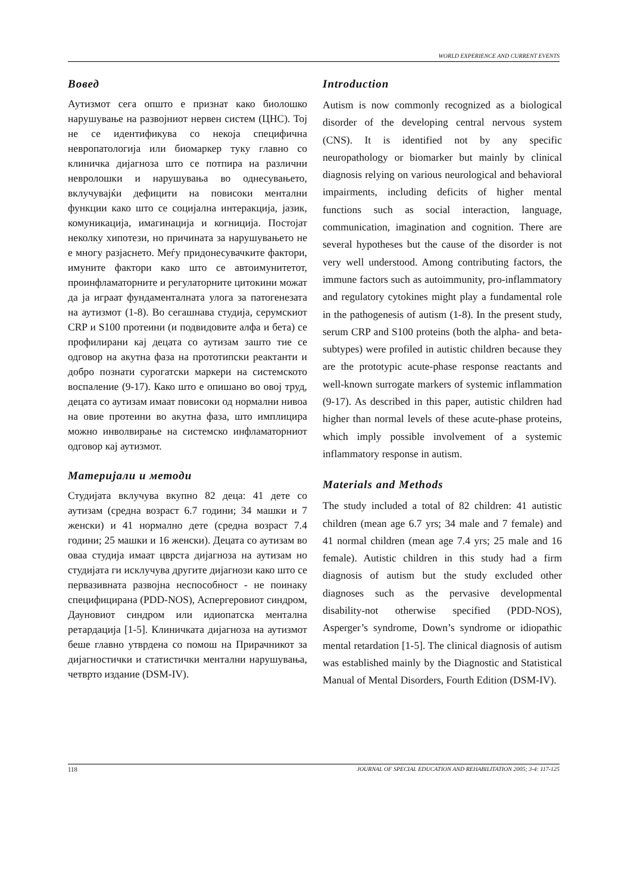WORLD EXPERIENCE AND CURRENT EVENTS
Вовед
Аутизмот сега општо е признат како биолошко нарушување на развојниот нервен систем (ЦНС). Тој не се идентификува со некоја специфична невропатологија или биомаркер туку главно со клиничка дијагноза што се потпира на различни невролошки и нарушувања во однесувањето, вклучувајќи дефицити на повисоки ментални функции како што се социјална интеракција, јазик, комуникација, имагинација и когниција. Постојат неколку хипотези, но причината за нарушувањето не е многу разјаснето. Меѓу придонесувачките фактори, имуните фактори како што се автоимунитетот, проинфламаторните и регулаторните цитокини можат да ја играат фундаменталната улога за патогенезата на аутизмот (1-8). Во сегашнава студија, серумскиот CRP и S100 протеини (и подвидовите алфа и бета) се профилирани кај децата со аутизам зашто тие се одговор на акутна фаза на прототипски реактанти и добро познати сурогатски маркери на системското воспаление (9-17). Како што е опишано во овој труд, децата со аутизам имаат повисоки од нормални нивоа на овие протеини во акутна фаза, што имплицира можно инволвирање на системско инфламаторниот одговор кај аутизмот.
Материјали и методи
Студијата вклучува вкупно 82 деца: 41 дете со аутизам (средна возраст 6.7 години; 34 машки и 7 женски) и 41 нормално дете (средна возраст 7.4 години; 25 машки и 16 женски). Децата со аутизам во оваа студија имаат цврста дијагноза на аутизам но студијата ги исклучува другите дијагнози како што се первазивната развојна неспособност - не поинаку специфицирана (PDD-NOS), Аспергеровиот синдром, Дауновиот синдром или идиопатска ментална ретардација [1-5]. Клиничката дијагноза на аутизмот беше главно утврдена со помош на Прирачникот за дијагностички и статистички ментални нарушувања, четврто издание (DSM-IV).
Introduction
Autism is now commonly recognized as a biological disorder of the developing central nervous system (CNS). It is identified not by any specific neuropathology or biomarker but mainly by clinical diagnosis relying on various neurological and behavioral impairments, including deficits of higher mental functions such as social interaction, language, communication, imagination and cognition. There are several hypotheses but the cause of the disorder is not very well understood. Among contributing factors, the immune factors such as autoimmunity, pro-inflammatory and regulatory cytokines might play a fundamental role in the pathogenesis of autism (1-8). In the present study, serum CRP and S100 proteins (both the alpha- and beta- subtypes) were profiled in autistic children because they are the prototypic acute-phase response reactants and well-known surrogate markers of systemic inflammation (9-17). As described in this paper, autistic children had higher than normal levels of these acute-phase proteins, which imply possible involvement of a systemic inflammatory response in autism.
Materials and Methods
The study included a total of 82 children: 41 autistic children (mean age 6.7 yrs; 34 male and 7 female) and 41 normal children (mean age 7.4 yrs; 25 male and 16 female). Autistic children in this study had a firm diagnosis of autism but the study excluded other diagnoses such as the pervasive developmental disability-not otherwise specified (PDD-NOS), Asperger’s syndrome, Down’s syndrome or idiopathic mental retardation [1-5]. The clinical diagnosis of autism was established mainly by the Diagnostic and Statistical Manual of Mental Disorders, Fourth Edition (DSM-IV).
118 JOURNAL OF SPECIAL EDUCATION AND REHABILITATION 2005; 3-4: 117-125